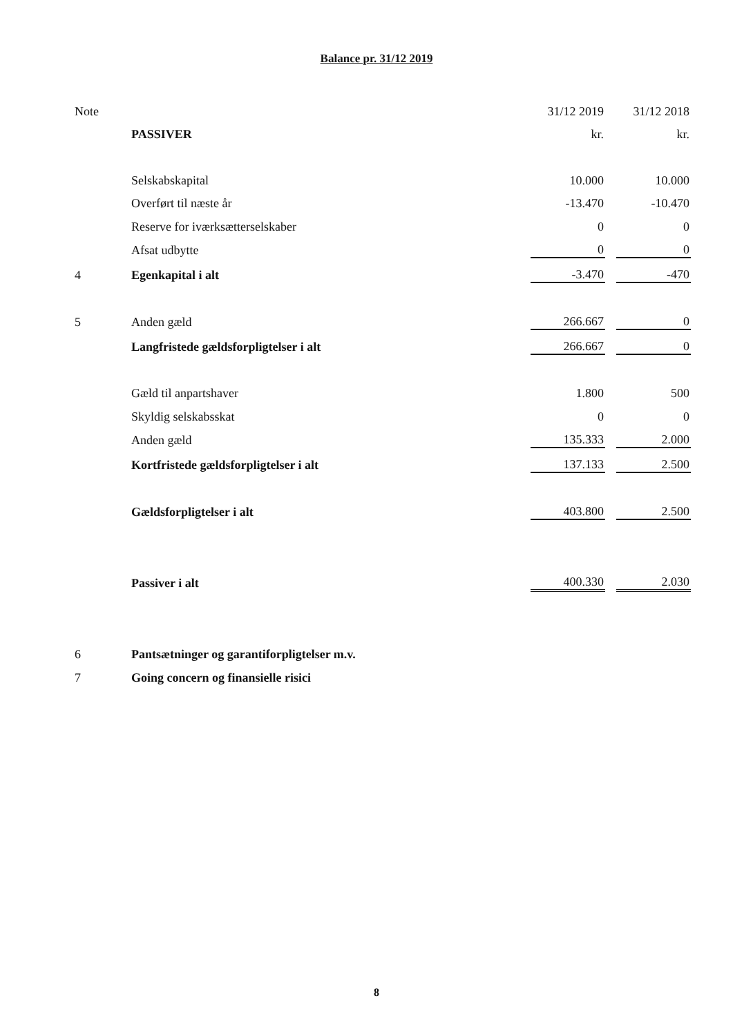Balance pr. 31/12 2019
| Note | | 31/12 2019 | | 31/12 2018 |
| --- | --- | --- | --- | --- |
| | PASSIVER | kr. | | kr. |
| | Selskabskapital | 10.000 | | 10.000 |
| | Overført til næste år | -13.470 | | -10.470 |
| | Reserve for iværksætterselskaber | 0 | | 0 |
| | Afsat udbytte | 0 | | 0 |
| 4 | Egenkapital i alt | -3.470 | | -470 |
| 5 | Anden gæld | 266.667 | | 0 |
| | Langfristede gældsforpligtelser i alt | 266.667 | | 0 |
| | Gæld til anpartshaver | 1.800 | | 500 |
| | Skyldig selskabsskat | 0 | | 0 |
| | Anden gæld | 135.333 | | 2.000 |
| | Kortfristede gældsforpligtelser i alt | 137.133 | | 2.500 |
| | Gældsforpligtelser i alt | 403.800 | | 2.500 |
| | Passiver i alt | 400.330 | | 2.030 |
| 6 | Pantsætninger og garantiforpligtelser m.v. | | | |
| 7 | Going concern og finansielle risici | | | |
8